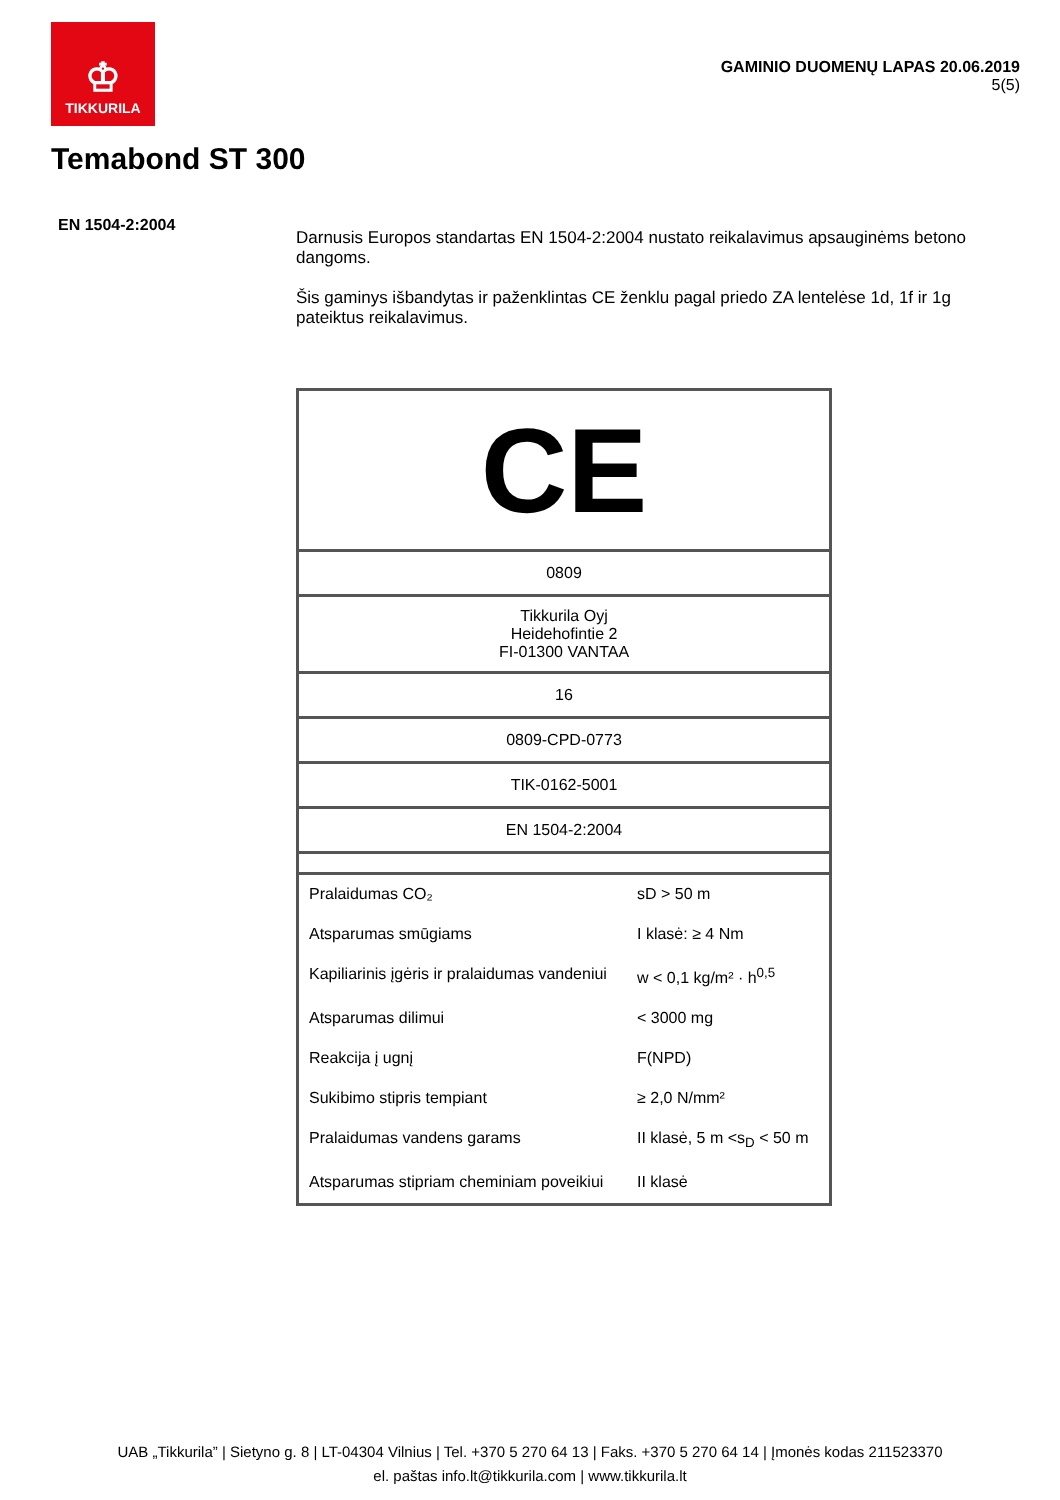♔
TIKKURILA
GAMINIO DUOMENŲ LAPAS 20.06.2019
5(5)
Temabond ST 300
EN 1504-2:2004
Darnusis Europos standartas EN 1504-2:2004 nustato reikalavimus apsauginėms betono dangoms.
Šis gaminys išbandytas ir paženklintas CE ženklu pagal priedo ZA lentelėse 1d, 1f ir 1g pateiktus reikalavimus.
| CE | |
| 0809 | |
| Tikkurila Oyj Heidehofintie 2 FI-01300 VANTAA | |
| 16 | |
| 0809-CPD-0773 | |
| TIK-0162-5001 | |
| EN 1504-2:2004 | |
| Pralaidumas CO₂ | sD > 50 m |
| Atsparumas smūgiams | I klasė: ≥ 4 Nm |
| Kapiliarinis įgėris ir pralaidumas vandeniui | w < 0,1 kg/m² · h<sup>0,5</sup> |
| Atsparumas dilimui | < 3000 mg |
| Reakcija į ugnį | F(NPD) |
| Sukibimo stipris tempiant | ≥ 2,0 N/mm² |
| Pralaidumas vandens garams | II klasė, 5 m <s<sub>D</sub> < 50 m |
| Atsparumas stipriam cheminiam poveikiui | II klasė |
UAB „Tikkurila” | Sietyno g. 8 | LT-04304 Vilnius | Tel. +370 5 270 64 13 | Faks. +370 5 270 64 14 | Įmonės kodas 211523370
el. paštas info.lt@tikkurila.com | www.tikkurila.lt